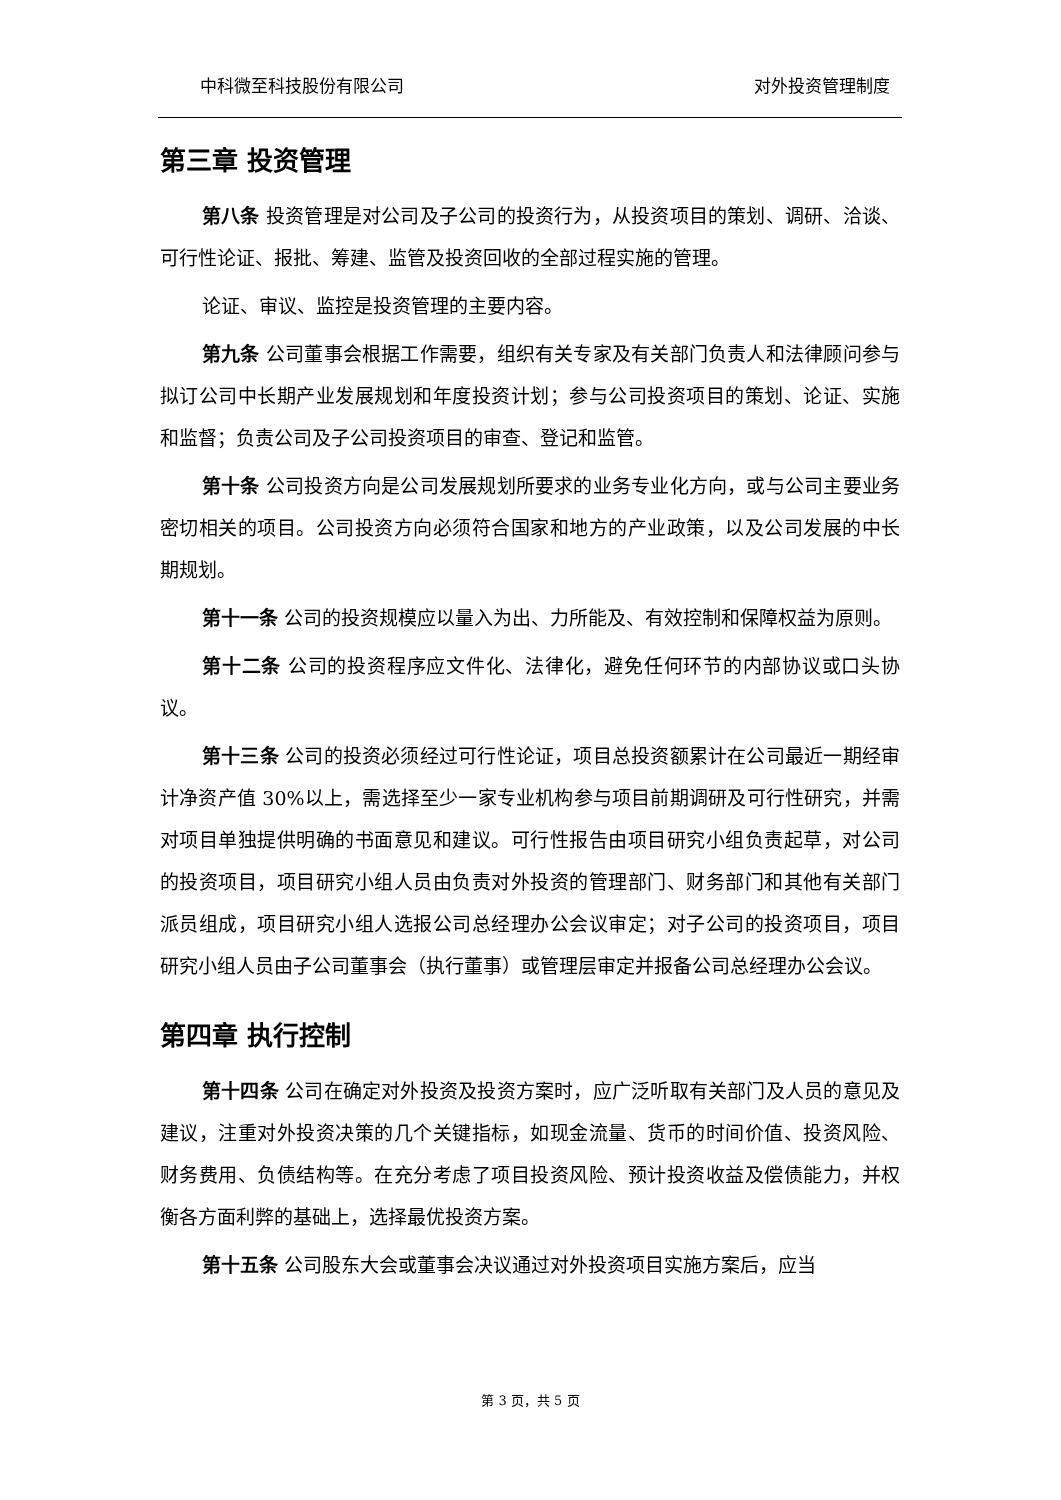中科微至科技股份有限公司 对外投资管理制度
第三章 投资管理
第八条 投资管理是对公司及子公司的投资行为，从投资项目的策划、调研、洽谈、可行性论证、报批、筹建、监管及投资回收的全部过程实施的管理。
论证、审议、监控是投资管理的主要内容。
第九条 公司董事会根据工作需要，组织有关专家及有关部门负责人和法律顾问参与拟订公司中长期产业发展规划和年度投资计划；参与公司投资项目的策划、论证、实施和监督；负责公司及子公司投资项目的审查、登记和监管。
第十条 公司投资方向是公司发展规划所要求的业务专业化方向，或与公司主要业务密切相关的项目。公司投资方向必须符合国家和地方的产业政策，以及公司发展的中长期规划。
第十一条 公司的投资规模应以量入为出、力所能及、有效控制和保障权益为原则。
第十二条 公司的投资程序应文件化、法律化，避免任何环节的内部协议或口头协议。
第十三条 公司的投资必须经过可行性论证，项目总投资额累计在公司最近一期经审计净资产值 30%以上，需选择至少一家专业机构参与项目前期调研及可行性研究，并需对项目单独提供明确的书面意见和建议。可行性报告由项目研究小组负责起草，对公司的投资项目，项目研究小组人员由负责对外投资的管理部门、财务部门和其他有关部门派员组成，项目研究小组人选报公司总经理办公会议审定；对子公司的投资项目，项目研究小组人员由子公司董事会（执行董事）或管理层审定并报备公司总经理办公会议。
第四章 执行控制
第十四条 公司在确定对外投资及投资方案时，应广泛听取有关部门及人员的意见及建议，注重对外投资决策的几个关键指标，如现金流量、货币的时间价值、投资风险、财务费用、负债结构等。在充分考虑了项目投资风险、预计投资收益及偿债能力，并权衡各方面利弊的基础上，选择最优投资方案。
第十五条 公司股东大会或董事会决议通过对外投资项目实施方案后，应当
第 3 页，共 5 页